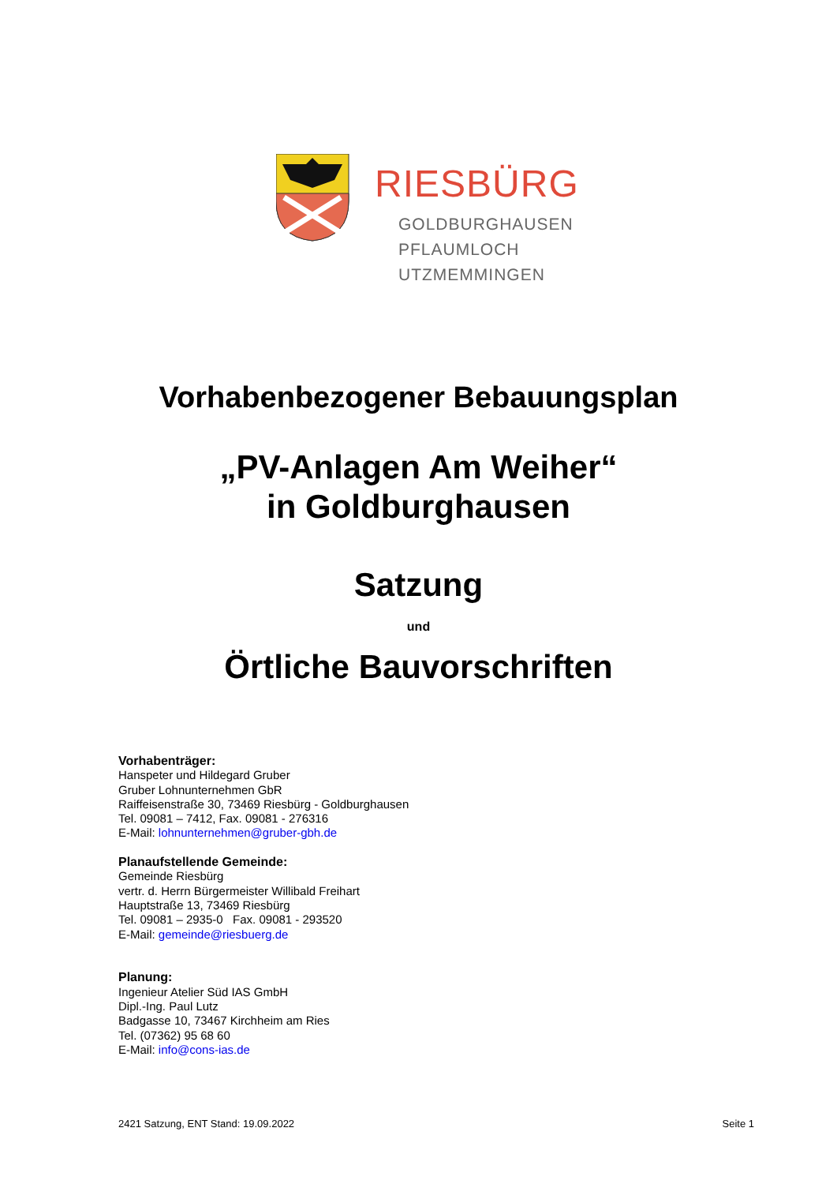RIESBÜRG
GOLDBURGHAUSEN
PFLAUMLOCH
UTZMEMMINGEN
Vorhabenbezogener Bebauungsplan
„PV-Anlagen Am Weiher“
in Goldburghausen
Satzung
und
Örtliche Bauvorschriften
Vorhabenträger:
Hanspeter und Hildegard Gruber
Gruber Lohnunternehmen GbR
Raiffeisenstraße 30, 73469 Riesbürg - Goldburghausen
Tel. 09081 – 7412, Fax. 09081 - 276316
E-Mail: lohnunternehmen@gruber-gbh.de
Planaufstellende Gemeinde:
Gemeinde Riesbürg
vertr. d. Herrn Bürgermeister Willibald Freihart
Hauptstraße 13, 73469 Riesbürg
Tel. 09081 – 2935-0 Fax. 09081 - 293520
E-Mail: gemeinde@riesbuerg.de
Planung:
Ingenieur Atelier Süd IAS GmbH
Dipl.-Ing. Paul Lutz
Badgasse 10, 73467 Kirchheim am Ries
Tel. (07362) 95 68 60
E-Mail: info@cons-ias.de
2421 Satzung, ENT Stand: 19.09.2022 Seite 1